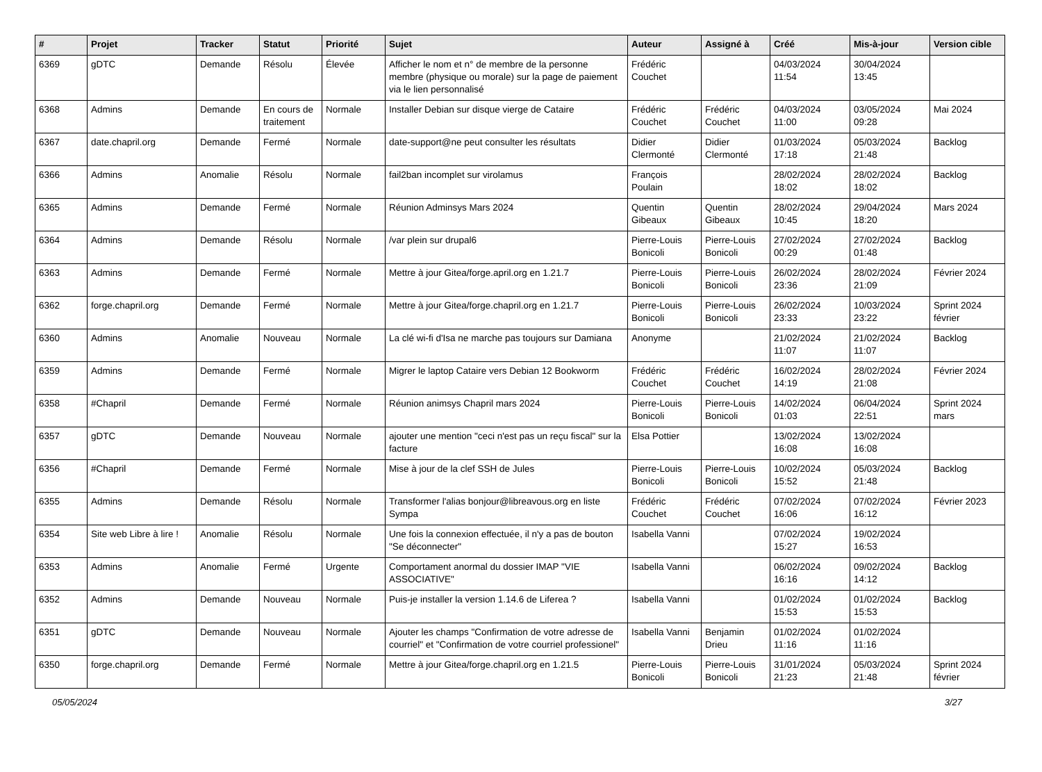| # | Projet | Tracker | Statut | Priorité | Sujet | Auteur | Assigné à | Créé | Mis-à-jour | Version cible |
| --- | --- | --- | --- | --- | --- | --- | --- | --- | --- | --- |
| 6369 | gDTC | Demande | Résolu | Élevée | Afficher le nom et n° de membre de la personne membre (physique ou morale) sur la page de paiement via le lien personnalisé | Frédéric Couchet | | 04/03/2024 11:54 | 30/04/2024 13:45 | |
| 6368 | Admins | Demande | En cours de traitement | Normale | Installer Debian sur disque vierge de Cataire | Frédéric Couchet | Frédéric Couchet | 04/03/2024 11:00 | 03/05/2024 09:28 | Mai 2024 |
| 6367 | date.chapril.org | Demande | Fermé | Normale | date-support@ne peut consulter les résultats | Didier Clermonté | Didier Clermonté | 01/03/2024 17:18 | 05/03/2024 21:48 | Backlog |
| 6366 | Admins | Anomalie | Résolu | Normale | fail2ban incomplet sur virolamus | François Poulain | | 28/02/2024 18:02 | 28/02/2024 18:02 | Backlog |
| 6365 | Admins | Demande | Fermé | Normale | Réunion Adminsys Mars 2024 | Quentin Gibeaux | Quentin Gibeaux | 28/02/2024 10:45 | 29/04/2024 18:20 | Mars 2024 |
| 6364 | Admins | Demande | Résolu | Normale | /var plein sur drupal6 | Pierre-Louis Bonicoli | Pierre-Louis Bonicoli | 27/02/2024 00:29 | 27/02/2024 01:48 | Backlog |
| 6363 | Admins | Demande | Fermé | Normale | Mettre à jour Gitea/forge.april.org en 1.21.7 | Pierre-Louis Bonicoli | Pierre-Louis Bonicoli | 26/02/2024 23:36 | 28/02/2024 21:09 | Février 2024 |
| 6362 | forge.chapril.org | Demande | Fermé | Normale | Mettre à jour Gitea/forge.chapril.org en 1.21.7 | Pierre-Louis Bonicoli | Pierre-Louis Bonicoli | 26/02/2024 23:33 | 10/03/2024 23:22 | Sprint 2024 février |
| 6360 | Admins | Anomalie | Nouveau | Normale | La clé wi-fi d'Isa ne marche pas toujours sur Damiana | Anonyme | | 21/02/2024 11:07 | 21/02/2024 11:07 | Backlog |
| 6359 | Admins | Demande | Fermé | Normale | Migrer le laptop Cataire vers Debian 12 Bookworm | Frédéric Couchet | Frédéric Couchet | 16/02/2024 14:19 | 28/02/2024 21:08 | Février 2024 |
| 6358 | #Chapril | Demande | Fermé | Normale | Réunion animsys Chapril mars 2024 | Pierre-Louis Bonicoli | Pierre-Louis Bonicoli | 14/02/2024 01:03 | 06/04/2024 22:51 | Sprint 2024 mars |
| 6357 | gDTC | Demande | Nouveau | Normale | ajouter une mention "ceci n'est pas un reçu fiscal" sur la facture | Elsa Pottier | | 13/02/2024 16:08 | 13/02/2024 16:08 | |
| 6356 | #Chapril | Demande | Fermé | Normale | Mise à jour de la clef SSH de Jules | Pierre-Louis Bonicoli | Pierre-Louis Bonicoli | 10/02/2024 15:52 | 05/03/2024 21:48 | Backlog |
| 6355 | Admins | Demande | Résolu | Normale | Transformer l'alias bonjour@libreavous.org en liste Sympa | Frédéric Couchet | Frédéric Couchet | 07/02/2024 16:06 | 07/02/2024 16:12 | Février 2023 |
| 6354 | Site web Libre à lire ! | Anomalie | Résolu | Normale | Une fois la connexion effectuée, il n'y a pas de bouton "Se déconnecter" | Isabella Vanni | | 07/02/2024 15:27 | 19/02/2024 16:53 | |
| 6353 | Admins | Anomalie | Fermé | Urgente | Comportament anormal du dossier IMAP "VIE ASSOCIATIVE" | Isabella Vanni | | 06/02/2024 16:16 | 09/02/2024 14:12 | Backlog |
| 6352 | Admins | Demande | Nouveau | Normale | Puis-je installer la version 1.14.6 de Liferea ? | Isabella Vanni | | 01/02/2024 15:53 | 01/02/2024 15:53 | Backlog |
| 6351 | gDTC | Demande | Nouveau | Normale | Ajouter les champs "Confirmation de votre adresse de courriel" et "Confirmation de votre courriel professionel" | Isabella Vanni | Benjamin Drieu | 01/02/2024 11:16 | 01/02/2024 11:16 | |
| 6350 | forge.chapril.org | Demande | Fermé | Normale | Mettre à jour Gitea/forge.chapril.org en 1.21.5 | Pierre-Louis Bonicoli | Pierre-Louis Bonicoli | 31/01/2024 21:23 | 05/03/2024 21:48 | Sprint 2024 février |
05/05/2024 3/27